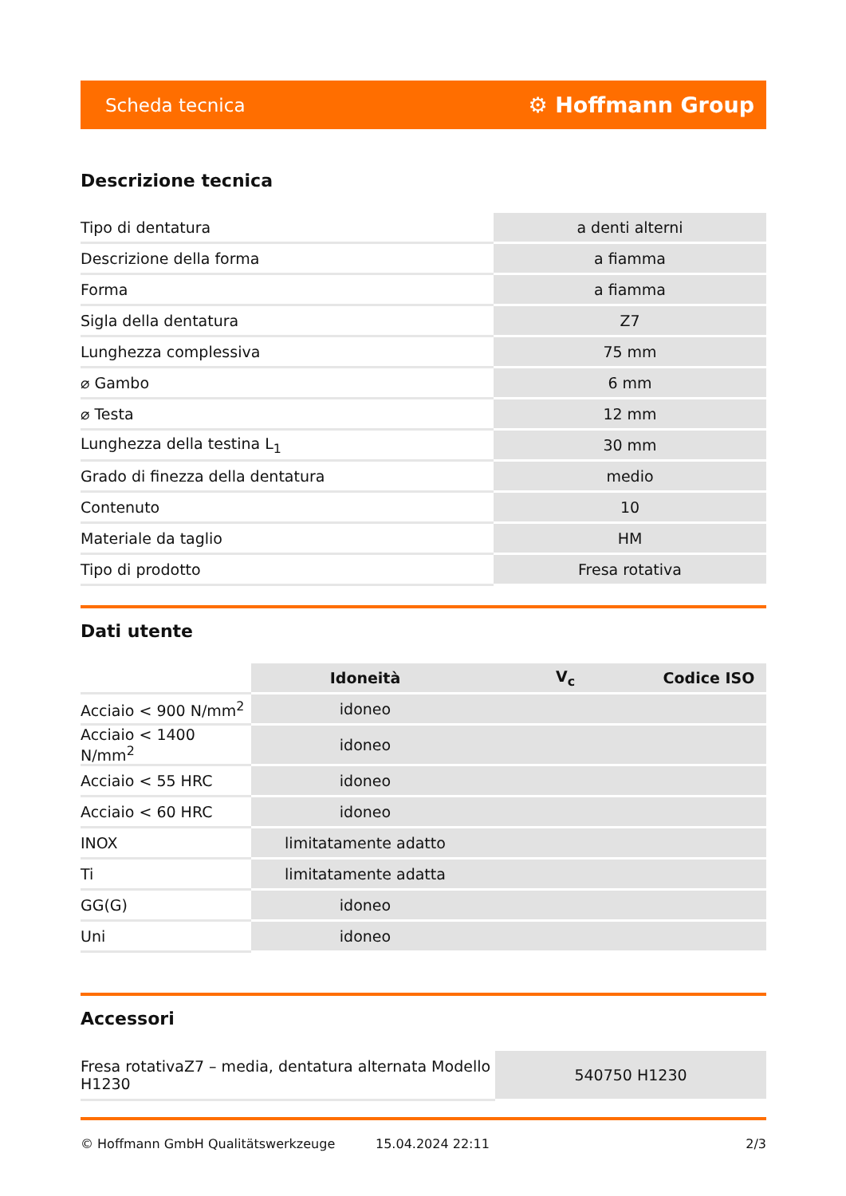Scheda tecnica ⚙ Hoffmann Group
Descrizione tecnica
| Tipo di dentatura | a denti alterni |
| Descrizione della forma | a fiamma |
| Forma | a fiamma |
| Sigla della dentatura | Z7 |
| Lunghezza complessiva | 75 mm |
| ⌀ Gambo | 6 mm |
| ⌀ Testa | 12 mm |
| Lunghezza della testina L<sub>1</sub> | 30 mm |
| Grado di finezza della dentatura | medio |
| Contenuto | 10 |
| Materiale da taglio | HM |
| Tipo di prodotto | Fresa rotativa |
Dati utente
| | Idoneità | V<sub>c</sub> | Codice ISO |
| --- | --- | --- | --- |
| Acciaio < 900 N/mm<sup>2</sup> | idoneo | | |
| Acciaio < 1400 N/mm<sup>2</sup> | idoneo | | |
| Acciaio < 55 HRC | idoneo | | |
| Acciaio < 60 HRC | idoneo | | |
| INOX | limitatamente adatto | | |
| Ti | limitatamente adatta | | |
| GG(G) | idoneo | | |
| Uni | idoneo | | |
Accessori
| Fresa rotativaZ7 – media, dentatura alternata Modello H1230 | 540750 H1230 |
© Hoffmann GmbH Qualitätswerkzeuge 15.04.2024 22:11 2/3